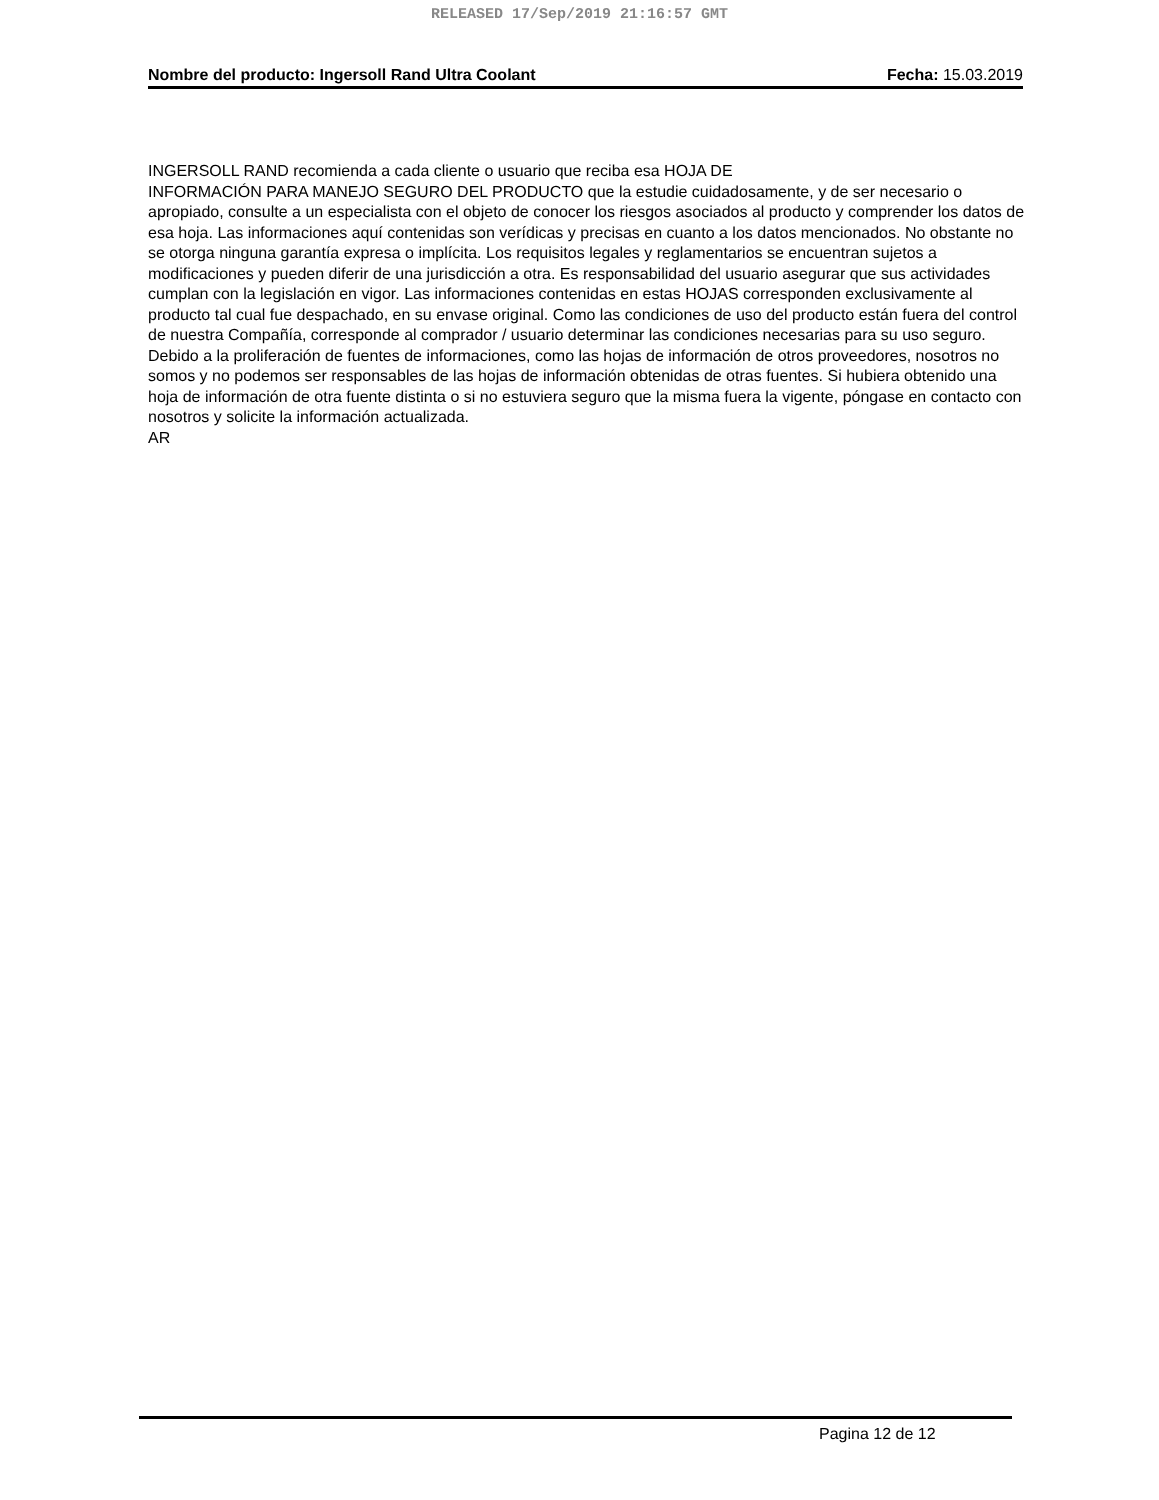RELEASED 17/Sep/2019 21:16:57 GMT
Nombre del producto: Ingersoll Rand Ultra Coolant Fecha: 15.03.2019
INGERSOLL RAND recomienda a cada cliente o usuario que reciba esa HOJA DE
INFORMACIÓN PARA MANEJO SEGURO DEL PRODUCTO que la estudie cuidadosamente, y de ser necesario o apropiado, consulte a un especialista con el objeto de conocer los riesgos asociados al producto y comprender los datos de esa hoja. Las informaciones aquí contenidas son verídicas y precisas en cuanto a los datos mencionados. No obstante no se otorga ninguna garantía expresa o implícita. Los requisitos legales y reglamentarios se encuentran sujetos a modificaciones y pueden diferir de una jurisdicción a otra. Es responsabilidad del usuario asegurar que sus actividades cumplan con la legislación en vigor. Las informaciones contenidas en estas HOJAS corresponden exclusivamente al producto tal cual fue despachado, en su envase original. Como las condiciones de uso del producto están fuera del control de nuestra Compañía, corresponde al comprador / usuario determinar las condiciones necesarias para su uso seguro. Debido a la proliferación de fuentes de informaciones, como las hojas de información de otros proveedores, nosotros no somos y no podemos ser responsables de las hojas de información obtenidas de otras fuentes. Si hubiera obtenido una hoja de información de otra fuente distinta o si no estuviera seguro que la misma fuera la vigente, póngase en contacto con nosotros y solicite la información actualizada.
AR
Pagina 12 de 12